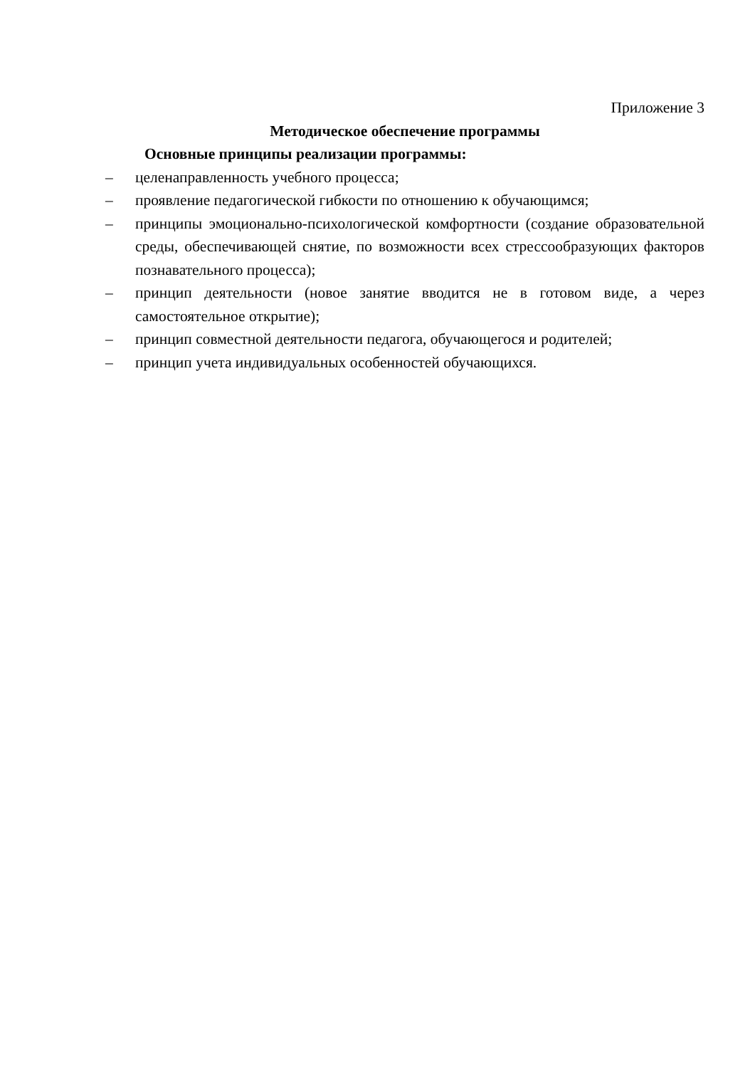Приложение 3
Методическое обеспечение программы
Основные принципы реализации программы:
– целенаправленность учебного процесса;
– проявление педагогической гибкости по отношению к обучающимся;
– принципы эмоционально-психологической комфортности (создание образовательной среды, обеспечивающей снятие, по возможности всех стрессообразующих факторов познавательного процесса);
– принцип деятельности (новое занятие вводится не в готовом виде, а через самостоятельное открытие);
– принцип совместной деятельности педагога, обучающегося и родителей;
– принцип учета индивидуальных особенностей обучающихся.